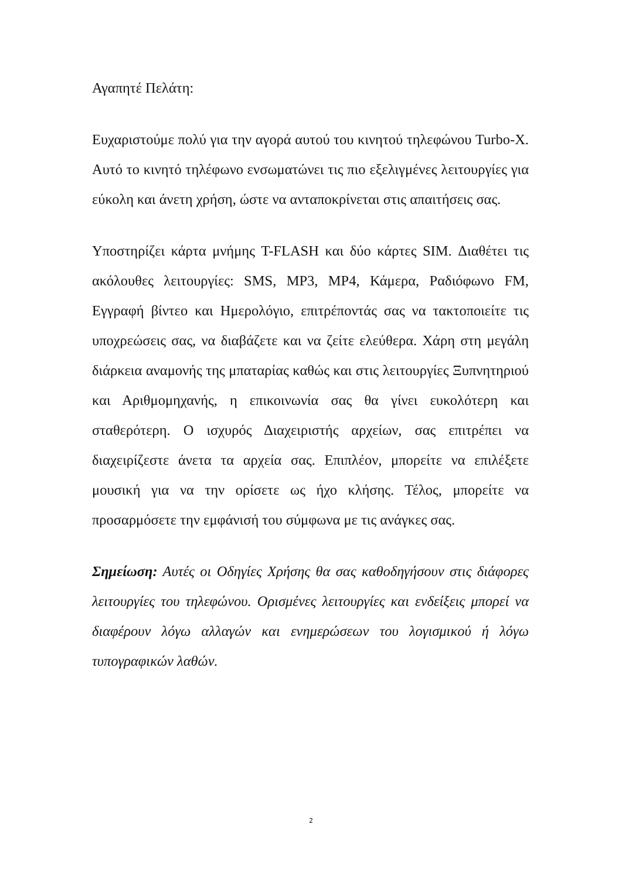Αγαπητέ Πελάτη:
Ευχαριστούμε πολύ για την αγορά αυτού του κινητού τηλεφώνου Turbo-X. Αυτό το κινητό τηλέφωνο ενσωματώνει τις πιο εξελιγμένες λειτουργίες για εύκολη και άνετη χρήση, ώστε να ανταποκρίνεται στις απαιτήσεις σας.
Υποστηρίζει κάρτα μνήμης T-FLASH και δύο κάρτες SIM. Διαθέτει τις ακόλουθες λειτουργίες: SMS, MP3, MP4, Κάμερα, Ραδιόφωνο FM, Εγγραφή βίντεο και Ημερολόγιο, επιτρέποντάς σας να τακτοποιείτε τις υποχρεώσεις σας, να διαβάζετε και να ζείτε ελεύθερα. Χάρη στη μεγάλη διάρκεια αναμονής της μπαταρίας καθώς και στις λειτουργίες Ξυπνητηριού και Αριθμομηχανής, η επικοινωνία σας θα γίνει ευκολότερη και σταθερότερη. Ο ισχυρός Διαχειριστής αρχείων, σας επιτρέπει να διαχειρίζεστε άνετα τα αρχεία σας. Επιπλέον, μπορείτε να επιλέξετε μουσική για να την ορίσετε ως ήχο κλήσης. Τέλος, μπορείτε να προσαρμόσετε την εμφάνισή του σύμφωνα με τις ανάγκες σας.
Σημείωση: Αυτές οι Οδηγίες Χρήσης θα σας καθοδηγήσουν στις διάφορες λειτουργίες του τηλεφώνου. Ορισμένες λειτουργίες και ενδείξεις μπορεί να διαφέρουν λόγω αλλαγών και ενημερώσεων του λογισμικού ή λόγω τυπογραφικών λαθών.
2